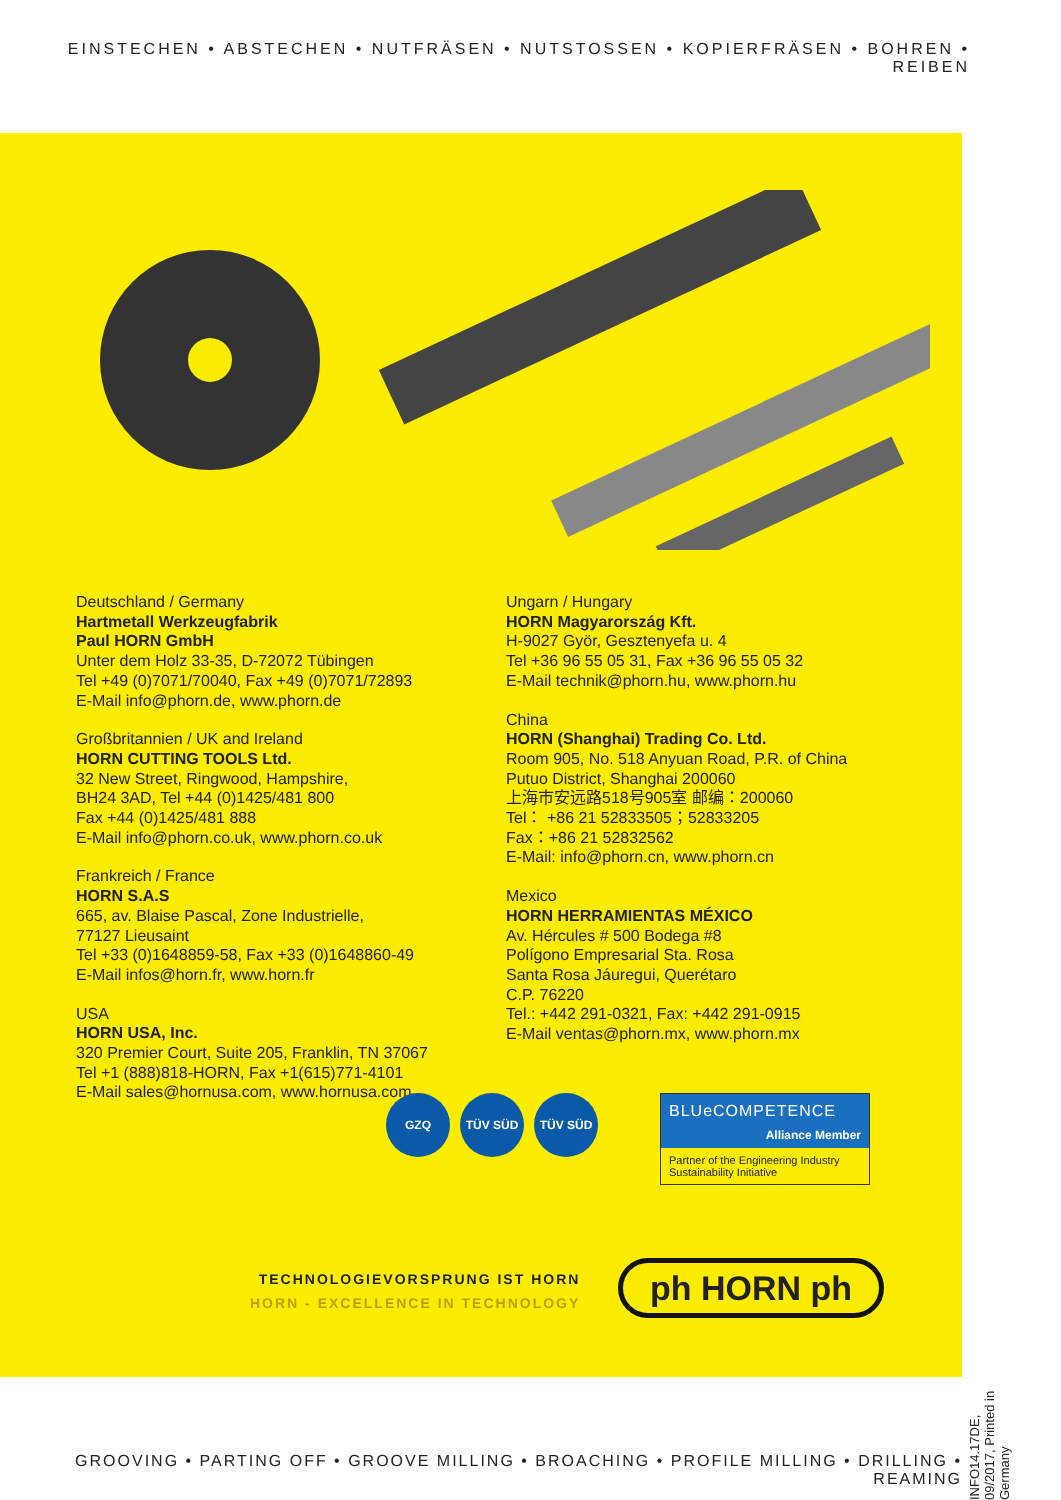EINSTECHEN • ABSTECHEN • NUTFRÄSEN • NUTSTOSSEN • KOPIERFRÄSEN • BOHREN • REIBEN
Deutschland / Germany
Hartmetall Werkzeugfabrik
Paul HORN GmbH
Unter dem Holz 33-35, D-72072 Tübingen
Tel +49 (0)7071/70040, Fax +49 (0)7071/72893
E-Mail info@phorn.de, www.phorn.de
Großbritannien / UK and Ireland
HORN CUTTING TOOLS Ltd.
32 New Street, Ringwood, Hampshire,
BH24 3AD, Tel +44 (0)1425/481 800
Fax +44 (0)1425/481 888
E-Mail info@phorn.co.uk, www.phorn.co.uk
Frankreich / France
HORN S.A.S
665, av. Blaise Pascal, Zone Industrielle,
77127 Lieusaint
Tel +33 (0)1648859-58, Fax +33 (0)1648860-49
E-Mail infos@horn.fr, www.horn.fr
USA
HORN USA, Inc.
320 Premier Court, Suite 205, Franklin, TN 37067
Tel +1 (888)818-HORN, Fax +1(615)771-4101
E-Mail sales@hornusa.com, www.hornusa.com
Ungarn / Hungary
HORN Magyarország Kft.
H-9027 Györ, Gesztenyefa u. 4
Tel +36 96 55 05 31, Fax +36 96 55 05 32
E-Mail technik@phorn.hu, www.phorn.hu
China
HORN (Shanghai) Trading Co. Ltd.
Room 905, No. 518 Anyuan Road, P.R. of China
Putuo District, Shanghai 200060
上海市安远路518号905室 邮编：200060
Tel： +86 21 52833505；52833205
Fax：+86 21 52832562
E-Mail: info@phorn.cn, www.phorn.cn
Mexico
HORN HERRAMIENTAS MÉXICO
Av. Hércules # 500 Bodega #8
Polígono Empresarial Sta. Rosa
Santa Rosa Jáuregui, Querétaro
C.P. 76220
Tel.: +442 291-0321, Fax: +442 291-0915
E-Mail ventas@phorn.mx, www.phorn.mx
GZQ TÜV SÜD TÜV SÜD
BLUeCOMPETENCE
Alliance Member
Partner of the Engineering Industry Sustainability Initiative
TECHNOLOGIEVORSPRUNG IST HORN
HORN - EXCELLENCE IN TECHNOLOGY
ph HORN ph
INFO14.17DE, 09/2017, Printed in Germany
GROOVING • PARTING OFF • GROOVE MILLING • BROACHING • PROFILE MILLING • DRILLING • REAMING